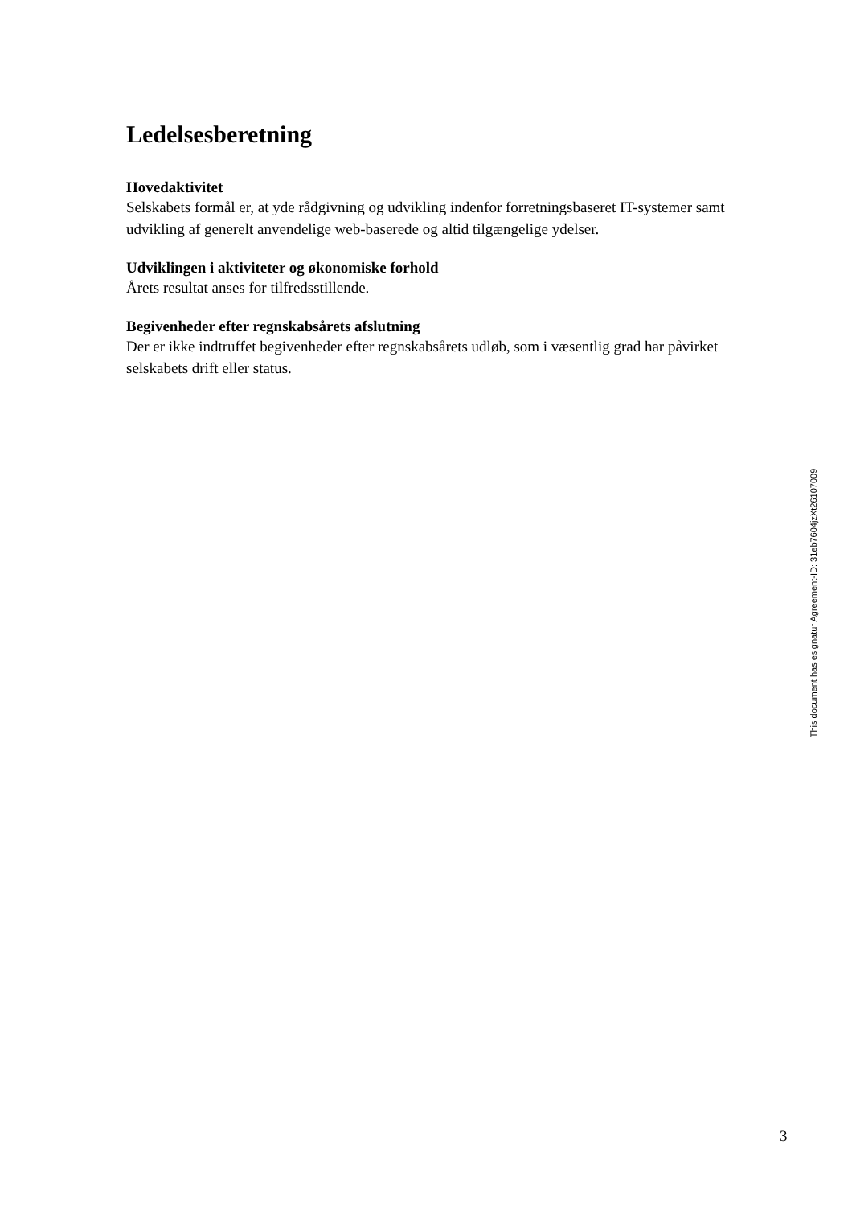Ledelsesberetning
Hovedaktivitet
Selskabets formål er, at yde rådgivning og udvikling indenfor forretningsbaseret IT-systemer samt udvikling af generelt anvendelige web-baserede og altid tilgængelige ydelser.
Udviklingen i aktiviteter og økonomiske forhold
Årets resultat anses for tilfredsstillende.
Begivenheder efter regnskabsårets afslutning
Der er ikke indtruffet begivenheder efter regnskabsårets udløb, som i væsentlig grad har påvirket selskabets drift eller status.
This document has esignatur Agreement-ID: 31eb7604jzXt26107009
3